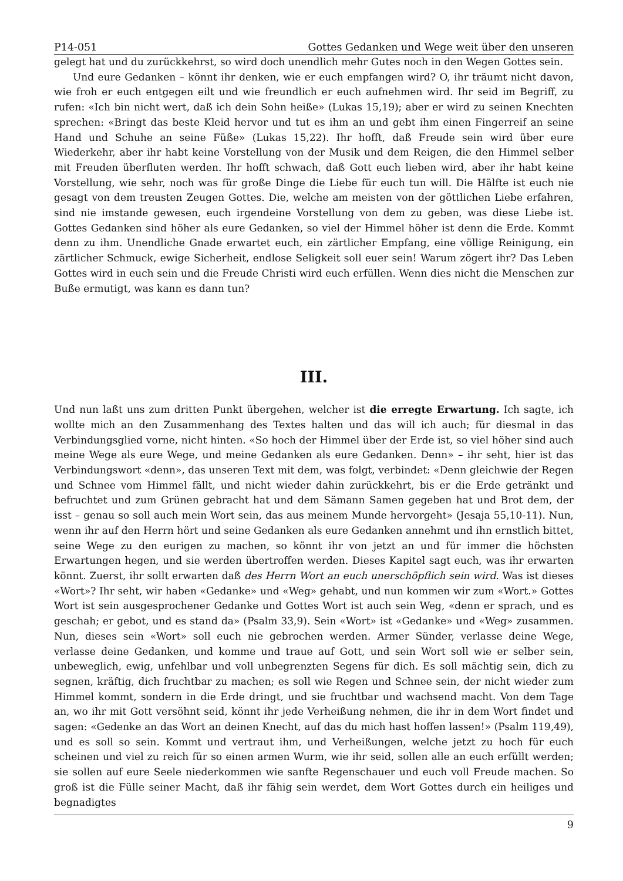P14-051 Gottes Gedanken und Wege weit über den unseren
gelegt hat und du zurückkehrst, so wird doch unendlich mehr Gutes noch in den Wegen Gottes sein.
Und eure Gedanken – könnt ihr denken, wie er euch empfangen wird? O, ihr träumt nicht davon, wie froh er euch entgegen eilt und wie freundlich er euch aufnehmen wird. Ihr seid im Begriff, zu rufen: «Ich bin nicht wert, daß ich dein Sohn heiße» (Lukas 15,19); aber er wird zu seinen Knechten sprechen: «Bringt das beste Kleid hervor und tut es ihm an und gebt ihm einen Fingerreif an seine Hand und Schuhe an seine Füße» (Lukas 15,22). Ihr hofft, daß Freude sein wird über eure Wiederkehr, aber ihr habt keine Vorstellung von der Musik und dem Reigen, die den Himmel selber mit Freuden überfluten werden. Ihr hofft schwach, daß Gott euch lieben wird, aber ihr habt keine Vorstellung, wie sehr, noch was für große Dinge die Liebe für euch tun will. Die Hälfte ist euch nie gesagt von dem treusten Zeugen Gottes. Die, welche am meisten von der göttlichen Liebe erfahren, sind nie imstande gewesen, euch irgendeine Vorstellung von dem zu geben, was diese Liebe ist. Gottes Gedanken sind höher als eure Gedanken, so viel der Himmel höher ist denn die Erde. Kommt denn zu ihm. Unendliche Gnade erwartet euch, ein zärtlicher Empfang, eine völlige Reinigung, ein zärtlicher Schmuck, ewige Sicherheit, endlose Seligkeit soll euer sein! Warum zögert ihr? Das Leben Gottes wird in euch sein und die Freude Christi wird euch erfüllen. Wenn dies nicht die Menschen zur Buße ermutigt, was kann es dann tun?
III.
Und nun laßt uns zum dritten Punkt übergehen, welcher ist die erregte Erwartung. Ich sagte, ich wollte mich an den Zusammenhang des Textes halten und das will ich auch; für diesmal in das Verbindungsglied vorne, nicht hinten. «So hoch der Himmel über der Erde ist, so viel höher sind auch meine Wege als eure Wege, und meine Gedanken als eure Gedanken. Denn» – ihr seht, hier ist das Verbindungswort «denn», das unseren Text mit dem, was folgt, verbindet: «Denn gleichwie der Regen und Schnee vom Himmel fällt, und nicht wieder dahin zurückkehrt, bis er die Erde getränkt und befruchtet und zum Grünen gebracht hat und dem Sämann Samen gegeben hat und Brot dem, der isst – genau so soll auch mein Wort sein, das aus meinem Munde hervorgeht» (Jesaja 55,10-11). Nun, wenn ihr auf den Herrn hört und seine Gedanken als eure Gedanken annehmt und ihn ernstlich bittet, seine Wege zu den eurigen zu machen, so könnt ihr von jetzt an und für immer die höchsten Erwartungen hegen, und sie werden übertroffen werden. Dieses Kapitel sagt euch, was ihr erwarten könnt. Zuerst, ihr sollt erwarten daß des Herrn Wort an euch unerschöpflich sein wird. Was ist dieses «Wort»? Ihr seht, wir haben «Gedanke» und «Weg» gehabt, und nun kommen wir zum «Wort.» Gottes Wort ist sein ausgesprochener Gedanke und Gottes Wort ist auch sein Weg, «denn er sprach, und es geschah; er gebot, und es stand da» (Psalm 33,9). Sein «Wort» ist «Gedanke» und «Weg» zusammen. Nun, dieses sein «Wort» soll euch nie gebrochen werden. Armer Sünder, verlasse deine Wege, verlasse deine Gedanken, und komme und traue auf Gott, und sein Wort soll wie er selber sein, unbeweglich, ewig, unfehlbar und voll unbegrenzten Segens für dich. Es soll mächtig sein, dich zu segnen, kräftig, dich fruchtbar zu machen; es soll wie Regen und Schnee sein, der nicht wieder zum Himmel kommt, sondern in die Erde dringt, und sie fruchtbar und wachsend macht. Von dem Tage an, wo ihr mit Gott versöhnt seid, könnt ihr jede Verheißung nehmen, die ihr in dem Wort findet und sagen: «Gedenke an das Wort an deinen Knecht, auf das du mich hast hoffen lassen!» (Psalm 119,49), und es soll so sein. Kommt und vertraut ihm, und Verheißungen, welche jetzt zu hoch für euch scheinen und viel zu reich für so einen armen Wurm, wie ihr seid, sollen alle an euch erfüllt werden; sie sollen auf eure Seele niederkommen wie sanfte Regenschauer und euch voll Freude machen. So groß ist die Fülle seiner Macht, daß ihr fähig sein werdet, dem Wort Gottes durch ein heiliges und begnadigtes
9